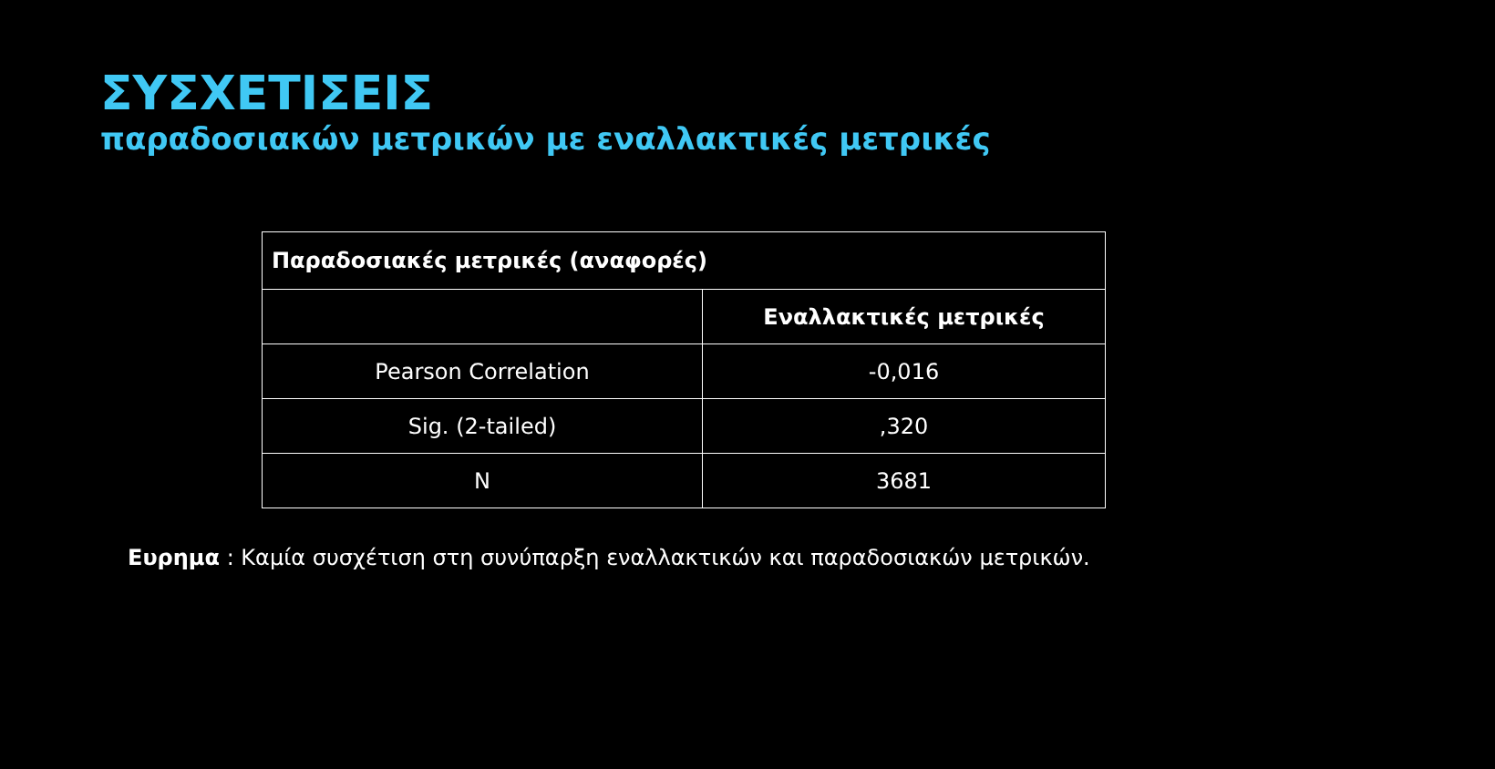ΣΥΣΧΕΤΙΣΕΙΣ
παραδοσιακών μετρικών με εναλλακτικές μετρικές
| Παραδοσιακές μετρικές (αναφορές) | |
| --- | --- |
| | Εναλλακτικές μετρικές |
| Pearson Correlation | -0,016 |
| Sig. (2-tailed) | ,320 |
| N | 3681 |
Ευρημα : Καμία συσχέτιση στη συνύπαρξη εναλλακτικών και παραδοσιακών μετρικών.